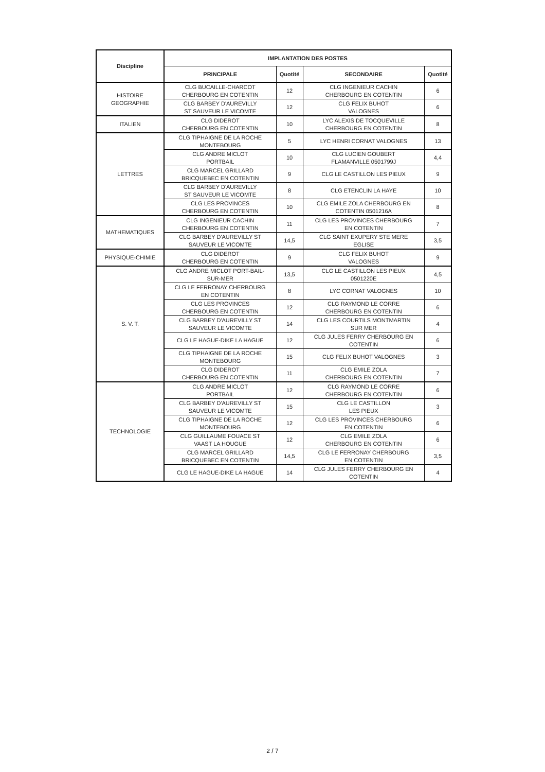| Discipline | IMPLANTATION DES POSTES | | | |
| --- | --- | --- | --- | --- |
| | PRINCIPALE | Quotité | SECONDAIRE | Quotité |
| HISTOIRE GEOGRAPHIE | CLG BUCAILLE-CHARCOT CHERBOURG EN COTENTIN | 12 | CLG INGENIEUR CACHIN CHERBOURG EN COTENTIN | 6 |
| | CLG BARBEY D'AUREVILLY ST SAUVEUR LE VICOMTE | 12 | CLG FELIX BUHOT VALOGNES | 6 |
| ITALIEN | CLG DIDEROT CHERBOURG EN COTENTIN | 10 | LYC ALEXIS DE TOCQUEVILLE CHERBOURG EN COTENTIN | 8 |
| LETTRES | CLG TIPHAIGNE DE LA ROCHE MONTEBOURG | 5 | LYC HENRI CORNAT VALOGNES | 13 |
| | CLG ANDRE MICLOT PORTBAIL | 10 | CLG LUCIEN GOUBERT FLAMANVILLE 0501799J | 4,4 |
| | CLG MARCEL GRILLARD BRICQUEBEC EN COTENTIN | 9 | CLG LE CASTILLON LES PIEUX | 9 |
| | CLG BARBEY D'AUREVILLY ST SAUVEUR LE VICOMTE | 8 | CLG ETENCLIN LA HAYE | 10 |
| | CLG LES PROVINCES CHERBOURG EN COTENTIN | 10 | CLG EMILE ZOLA CHERBOURG EN COTENTIN 0501216A | 8 |
| MATHEMATIQUES | CLG INGENIEUR CACHIN CHERBOURG EN COTENTIN | 11 | CLG LES PROVINCES CHERBOURG EN COTENTIN | 7 |
| | CLG BARBEY D'AUREVILLY ST SAUVEUR LE VICOMTE | 14,5 | CLG SAINT EXUPERY STE MERE EGLISE | 3,5 |
| PHYSIQUE-CHIMIE | CLG DIDEROT CHERBOURG EN COTENTIN | 9 | CLG FELIX BUHOT VALOGNES | 9 |
| S. V. T. | CLG ANDRE MICLOT PORT-BAIL- SUR-MER | 13,5 | CLG LE CASTILLON LES PIEUX 0501220E | 4,5 |
| | CLG LE FERRONAY CHERBOURG EN COTENTIN | 8 | LYC CORNAT VALOGNES | 10 |
| | CLG LES PROVINCES CHERBOURG EN COTENTIN | 12 | CLG RAYMOND LE CORRE CHERBOURG EN COTENTIN | 6 |
| | CLG BARBEY D'AUREVILLY ST SAUVEUR LE VICOMTE | 14 | CLG LES COURTILS MONTMARTIN SUR MER | 4 |
| | CLG LE HAGUE-DIKE LA HAGUE | 12 | CLG JULES FERRY CHERBOURG EN COTENTIN | 6 |
| | CLG TIPHAIGNE DE LA ROCHE MONTEBOURG | 15 | CLG FELIX BUHOT VALOGNES | 3 |
| | CLG DIDEROT CHERBOURG EN COTENTIN | 11 | CLG EMILE ZOLA CHERBOURG EN COTENTIN | 7 |
| TECHNOLOGIE | CLG ANDRE MICLOT PORTBAIL | 12 | CLG RAYMOND LE CORRE CHERBOURG EN COTENTIN | 6 |
| | CLG BARBEY D'AUREVILLY ST SAUVEUR LE VICOMTE | 15 | CLG LE CASTILLON LES PIEUX | 3 |
| | CLG TIPHAIGNE DE LA ROCHE MONTEBOURG | 12 | CLG LES PROVINCES CHERBOURG EN COTENTIN | 6 |
| | CLG GUILLAUME FOUACE ST VAAST LA HOUGUE | 12 | CLG EMILE ZOLA CHERBOURG EN COTENTIN | 6 |
| | CLG MARCEL GRILLARD BRICQUEBEC EN COTENTIN | 14,5 | CLG LE FERRONAY CHERBOURG EN COTENTIN | 3,5 |
| | CLG LE HAGUE-DIKE LA HAGUE | 14 | CLG JULES FERRY CHERBOURG EN COTENTIN | 4 |
2 / 7